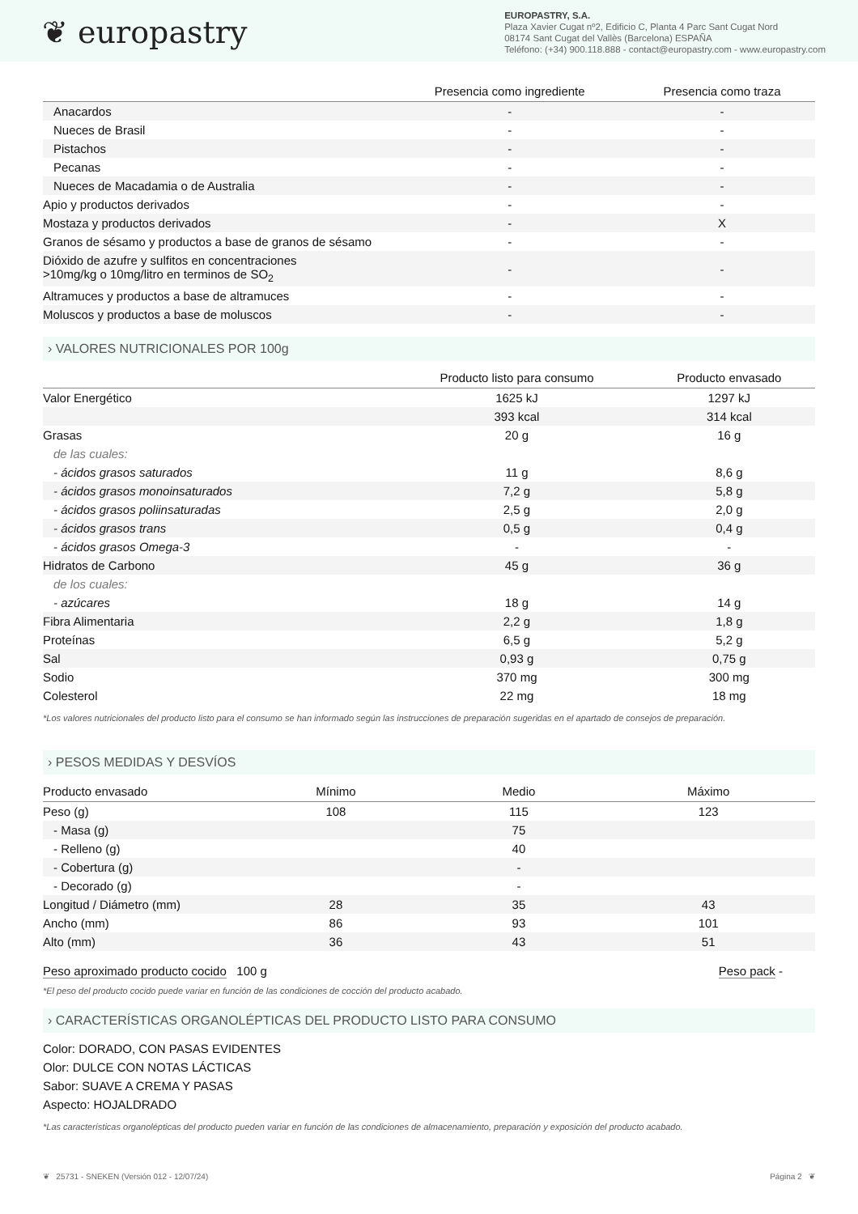❦ europastry
EUROPASTRY, S.A.
Plaza Xavier Cugat nº2, Edificio C, Planta 4 Parc Sant Cugat Nord
08174 Sant Cugat del Vallès (Barcelona) ESPAÑA
Teléfono: (+34) 900.118.888 - contact@europastry.com - www.europastry.com
| | Presencia como ingrediente | Presencia como traza |
| --- | --- | --- |
| Anacardos | - | - |
| Nueces de Brasil | - | - |
| Pistachos | - | - |
| Pecanas | - | - |
| Nueces de Macadamia o de Australia | - | - |
| Apio y productos derivados | - | - |
| Mostaza y productos derivados | - | X |
| Granos de sésamo y productos a base de granos de sésamo | - | - |
| Dióxido de azufre y sulfitos en concentraciones >10mg/kg o 10mg/litro en terminos de SO<sub>2</sub> | - | - |
| Altramuces y productos a base de altramuces | - | - |
| Moluscos y productos a base de moluscos | - | - |
› VALORES NUTRICIONALES POR 100g
| | Producto listo para consumo | Producto envasado |
| --- | --- | --- |
| Valor Energético | 1625 kJ | 1297 kJ |
| | 393 kcal | 314 kcal |
| Grasas | 20 g | 16 g |
| de las cuales: | | |
| - ácidos grasos saturados | 11 g | 8,6 g |
| - ácidos grasos monoinsaturados | 7,2 g | 5,8 g |
| - ácidos grasos poliinsaturadas | 2,5 g | 2,0 g |
| - ácidos grasos trans | 0,5 g | 0,4 g |
| - ácidos grasos Omega-3 | - | - |
| Hidratos de Carbono | 45 g | 36 g |
| de los cuales: | | |
| - azúcares | 18 g | 14 g |
| Fibra Alimentaria | 2,2 g | 1,8 g |
| Proteínas | 6,5 g | 5,2 g |
| Sal | 0,93 g | 0,75 g |
| Sodio | 370 mg | 300 mg |
| Colesterol | 22 mg | 18 mg |
*Los valores nutricionales del producto listo para el consumo se han informado según las instrucciones de preparación sugeridas en el apartado de consejos de preparación.
› PESOS MEDIDAS Y DESVÍOS
| Producto envasado | Mínimo | Medio | Máximo |
| --- | --- | --- | --- |
| Peso (g) | 108 | 115 | 123 |
| - Masa (g) | | 75 | |
| - Relleno (g) | | 40 | |
| - Cobertura (g) | | - | |
| - Decorado (g) | | - | |
| Longitud / Diámetro (mm) | 28 | 35 | 43 |
| Ancho (mm) | 86 | 93 | 101 |
| Alto (mm) | 36 | 43 | 51 |
Peso aproximado producto cocido 100 g
Peso pack -
*El peso del producto cocido puede variar en función de las condiciones de cocción del producto acabado.
› CARACTERÍSTICAS ORGANOLÉPTICAS DEL PRODUCTO LISTO PARA CONSUMO
Color: DORADO, CON PASAS EVIDENTES
Olor: DULCE CON NOTAS LÁCTICAS
Sabor: SUAVE A CREMA Y PASAS
Aspecto: HOJALDRADO
*Las características organolépticas del producto pueden variar en función de las condiciones de almacenamiento, preparación y exposición del producto acabado.
❦ 25731 - SNEKEN (Versión 012 - 12/07/24) Página 2 ❦